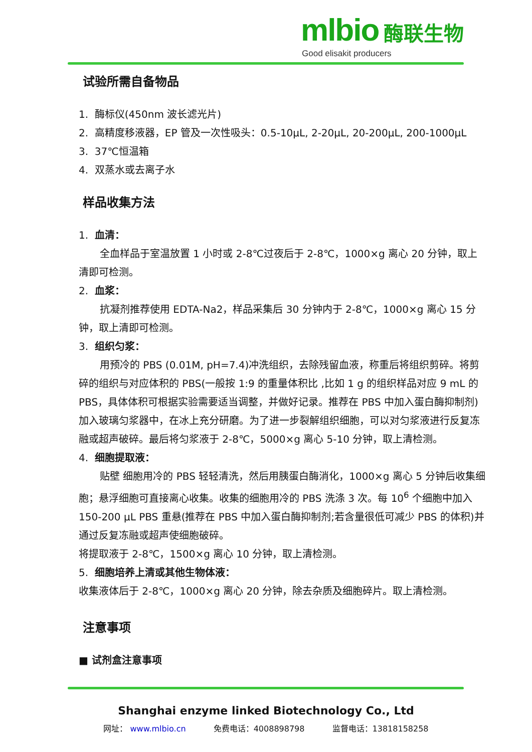mlbio 酶联生物
Good elisakit producers
试验所需自备物品
1. 酶标仪(450nm 波长滤光片)
2. 高精度移液器，EP 管及一次性吸头：0.5-10μL, 2-20μL, 20-200μL, 200-1000μL
3. 37℃恒温箱
4. 双蒸水或去离子水
样品收集方法
1. 血清：
全血样品于室温放置 1 小时或 2-8℃过夜后于 2-8℃，1000×g 离心 20 分钟，取上清即可检测。
2. 血浆：
抗凝剂推荐使用 EDTA-Na2，样品采集后 30 分钟内于 2-8℃，1000×g 离心 15 分钟，取上清即可检测。
3. 组织匀浆：
用预冷的 PBS (0.01M, pH=7.4)冲洗组织，去除残留血液，称重后将组织剪碎。将剪碎的组织与对应体积的 PBS(一般按 1:9 的重量体积比 ,比如 1 g 的组织样品对应 9 mL 的 PBS，具体体积可根据实验需要适当调整，并做好记录。推荐在 PBS 中加入蛋白酶抑制剂)加入玻璃匀浆器中，在冰上充分研磨。为了进一步裂解组织细胞，可以对匀浆液进行反复冻融或超声破碎。最后将匀浆液于 2-8℃，5000×g 离心 5-10 分钟，取上清检测。
4. 细胞提取液：
贴壁 细胞用冷的 PBS 轻轻清洗，然后用胰蛋白酶消化，1000×g 离心 5 分钟后收集细胞；悬浮细胞可直接离心收集。收集的细胞用冷的 PBS 洗涤 3 次。每 10<sup>6</sup> 个细胞中加入 150-200 μL PBS 重悬(推荐在 PBS 中加入蛋白酶抑制剂;若含量很低可减少 PBS 的体积)并通过反复冻融或超声使细胞破碎。
将提取液于 2-8℃，1500×g 离心 10 分钟，取上清检测。
5. 细胞培养上清或其他生物体液：
收集液体后于 2-8℃，1000×g 离心 20 分钟，除去杂质及细胞碎片。取上清检测。
注意事项
■ 试剂盒注意事项
Shanghai enzyme linked Biotechnology Co., Ltd
网址： www.mlbio.cn 免费电话：4008898798 监督电话：13818158258